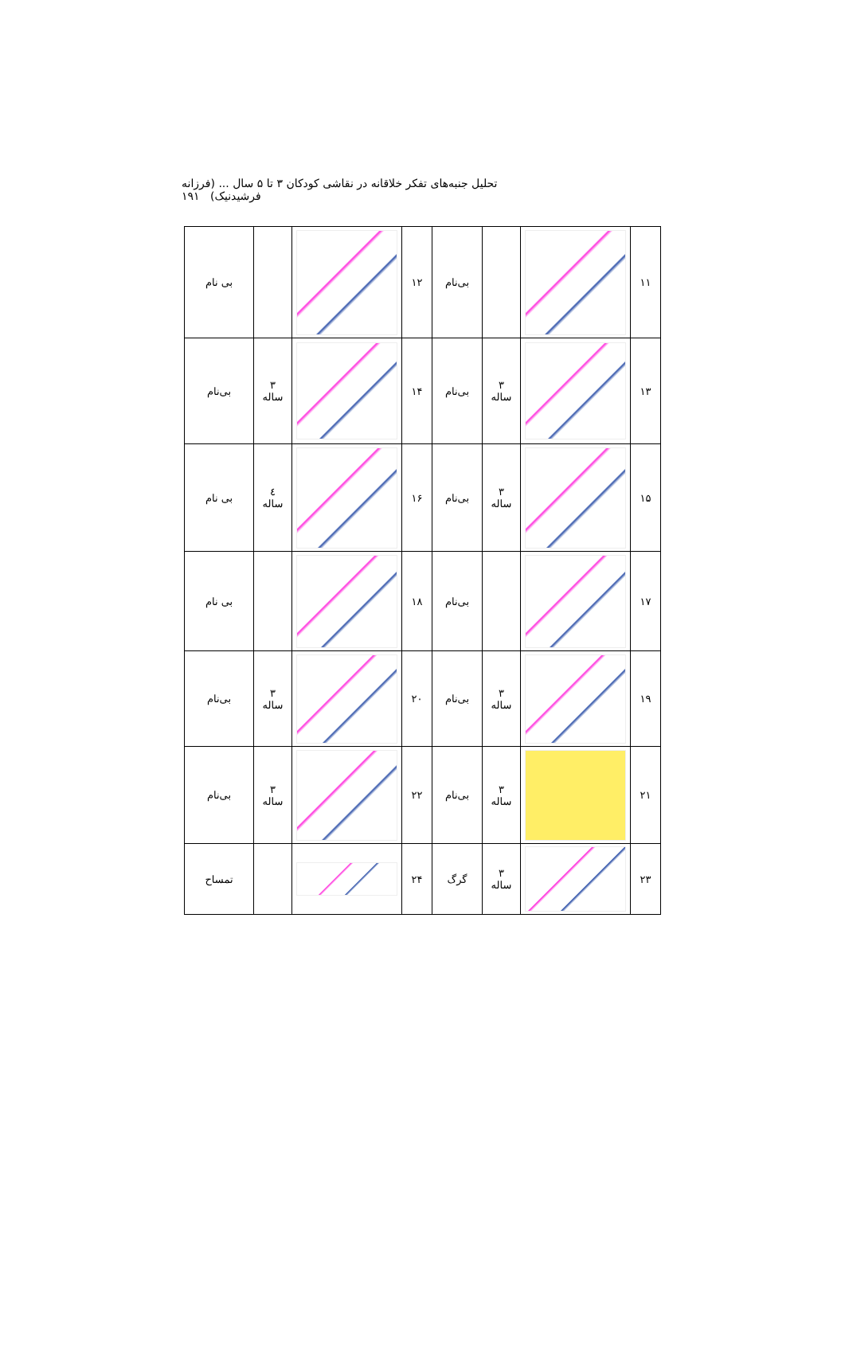تحلیل جنبه‌های تفکر خلاقانه در نقاشی کودکان ۳ تا ۵ سال ... (فرزانه فرشیدنیک) ۱۹۱
| ۱۱ | | | بی‌نام | ۱۲ | | | بی نام |
| ۱۳ | | ۳ ساله | بی‌نام | ۱۴ | | ۳ ساله | بی‌نام |
| ۱۵ | | ۳ ساله | بی‌نام | ۱۶ | | ٤ ساله | بی نام |
| ۱۷ | | | بی‌نام | ۱۸ | | | بی نام |
| ۱۹ | | ۳ ساله | بی‌نام | ۲۰ | | ۳ ساله | بی‌نام |
| ۲۱ | | ۳ ساله | بی‌نام | ۲۲ | | ۳ ساله | بی‌نام |
| ۲۳ | | ۳ ساله | گرگ | ۲۴ | | | تمساح |